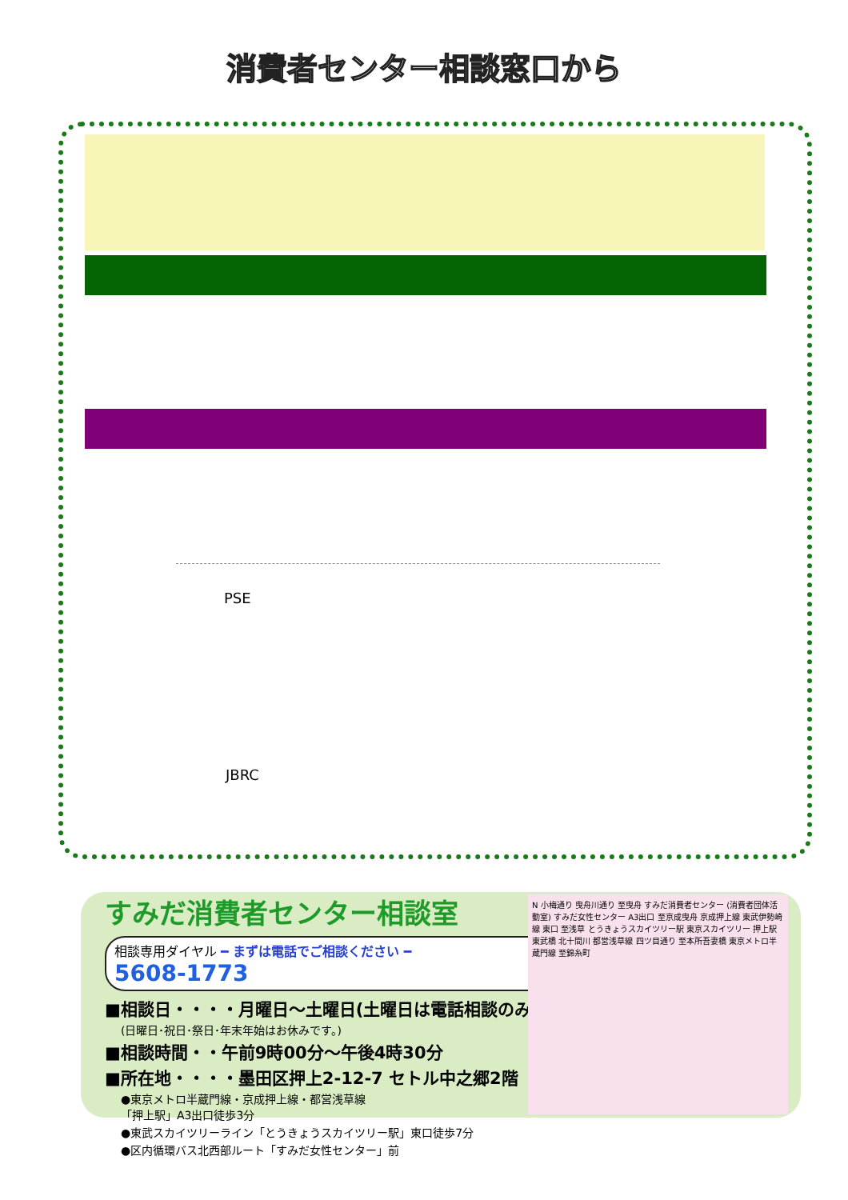消費者センター相談窓口から
PSE
JBRC
すみだ消費者センター相談室
相談専用ダイヤル ━ まずは電話でご相談ください ━
5608-1773
■相談日・・・・月曜日～土曜日(土曜日は電話相談のみ)
(日曜日･祝日･祭日･年末年始はお休みです。)
■相談時間・・午前9時00分～午後4時30分
■所在地・・・・墨田区押上2-12-7 セトル中之郷2階
●東京メトロ半蔵門線・京成押上線・都営浅草線
「押上駅」A3出口徒歩3分
●東武スカイツリーライン「とうきょうスカイツリー駅」東口徒歩7分
●区内循環バス北西部ルート「すみだ女性センター」前
N 小梅通り 曳舟川通り 至曳舟 すみだ消費者センター (消費者団体活動室) すみだ女性センター A3出口 至京成曳舟 京成押上線 東武伊勢崎線 東口 至浅草 とうきょうスカイツリー駅 東京スカイツリー 押上駅 東武橋 北十間川 都営浅草線 四ツ目通り 至本所吾妻橋 東京メトロ半蔵門線 至錦糸町